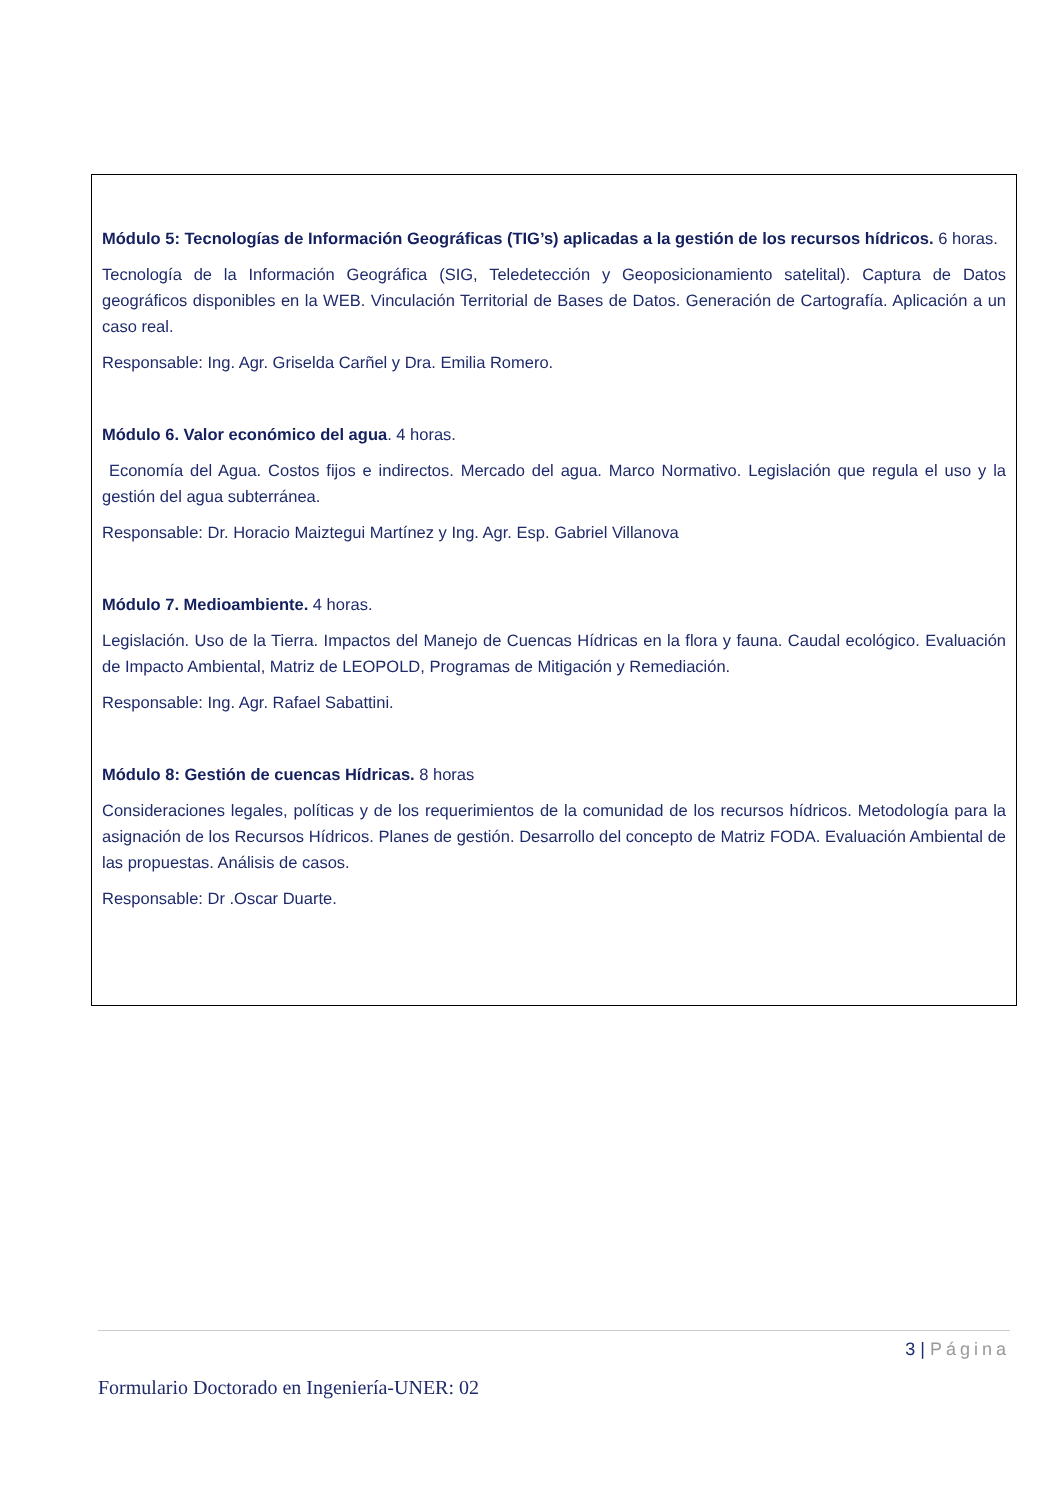Módulo 5: Tecnologías de Información Geográficas (TIG’s) aplicadas a la gestión de los recursos hídricos. 6 horas.
Tecnología de la Información Geográfica (SIG, Teledetección y Geoposicionamiento satelital). Captura de Datos geográficos disponibles en la WEB. Vinculación Territorial de Bases de Datos. Generación de Cartografía. Aplicación a un caso real.
Responsable: Ing. Agr. Griselda Carñel y Dra. Emilia Romero.
Módulo 6. Valor económico del agua. 4 horas.
Economía del Agua. Costos fijos e indirectos. Mercado del agua. Marco Normativo. Legislación que regula el uso y la gestión del agua subterránea.
Responsable: Dr. Horacio Maiztegui Martínez y Ing. Agr. Esp. Gabriel Villanova
Módulo 7. Medioambiente. 4 horas.
Legislación. Uso de la Tierra. Impactos del Manejo de Cuencas Hídricas en la flora y fauna. Caudal ecológico. Evaluación de Impacto Ambiental, Matriz de LEOPOLD, Programas de Mitigación y Remediación.
Responsable: Ing. Agr. Rafael Sabattini.
Módulo 8: Gestión de cuencas Hídricas. 8 horas
Consideraciones legales, políticas y de los requerimientos de la comunidad de los recursos hídricos. Metodología para la asignación de los Recursos Hídricos. Planes de gestión. Desarrollo del concepto de Matriz FODA. Evaluación Ambiental de las propuestas. Análisis de casos.
Responsable: Dr .Oscar Duarte.
3 | Página
Formulario Doctorado en Ingeniería-UNER: 02